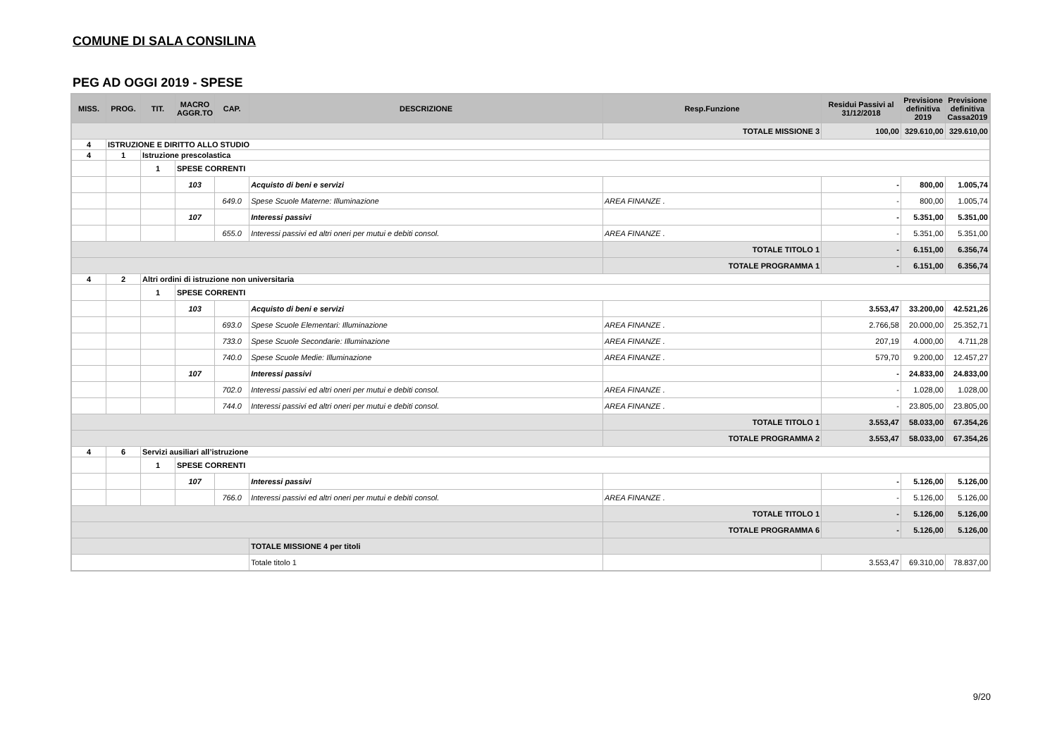COMUNE DI SALA CONSILINA
PEG AD OGGI 2019 - SPESE
| MISS. | PROG. | TIT. | MACRO AGGR.TO | CAP. | DESCRIZIONE | Resp.Funzione | Residui Passivi al 31/12/2018 | Previsione definitiva 2019 | Previsione definitiva Cassa2019 |
| --- | --- | --- | --- | --- | --- | --- | --- | --- | --- |
| | | | | | | TOTALE MISSIONE 3 | 100,00 | 329.610,00 | 329.610,00 |
| 4 | ISTRUZIONE E DIRITTO ALLO STUDIO | | | | | | | | |
| 4 | 1 | Istruzione prescolastica | | | | | | | |
| | | 1 | SPESE CORRENTI | | | | | | |
| | | | 103 | | Acquisto di beni e servizi | | - | 800,00 | 1.005,74 |
| | | | | 649.0 | Spese Scuole Materne: Illuminazione | AREA FINANZE . | - | 800,00 | 1.005,74 |
| | | | 107 | | Interessi passivi | | - | 5.351,00 | 5.351,00 |
| | | | | 655.0 | Interessi passivi ed altri oneri per mutui e debiti consol. | AREA FINANZE . | - | 5.351,00 | 5.351,00 |
| | | | | | | TOTALE TITOLO 1 | - | 6.151,00 | 6.356,74 |
| | | | | | | TOTALE PROGRAMMA 1 | - | 6.151,00 | 6.356,74 |
| 4 | 2 | Altri ordini di istruzione non universitaria | | | | | | | |
| | | 1 | SPESE CORRENTI | | | | | | |
| | | | 103 | | Acquisto di beni e servizi | | 3.553,47 | 33.200,00 | 42.521,26 |
| | | | | 693.0 | Spese Scuole Elementari: Illuminazione | AREA FINANZE . | 2.766,58 | 20.000,00 | 25.352,71 |
| | | | | 733.0 | Spese Scuole Secondarie: Illuminazione | AREA FINANZE . | 207,19 | 4.000,00 | 4.711,28 |
| | | | | 740.0 | Spese Scuole Medie: Illuminazione | AREA FINANZE . | 579,70 | 9.200,00 | 12.457,27 |
| | | | 107 | | Interessi passivi | | - | 24.833,00 | 24.833,00 |
| | | | | 702.0 | Interessi passivi ed altri oneri per mutui e debiti consol. | AREA FINANZE . | - | 1.028,00 | 1.028,00 |
| | | | | 744.0 | Interessi passivi ed altri oneri per mutui e debiti consol. | AREA FINANZE . | - | 23.805,00 | 23.805,00 |
| | | | | | | TOTALE TITOLO 1 | 3.553,47 | 58.033,00 | 67.354,26 |
| | | | | | | TOTALE PROGRAMMA 2 | 3.553,47 | 58.033,00 | 67.354,26 |
| 4 | 6 | Servizi ausiliari all’istruzione | | | | | | | |
| | | 1 | SPESE CORRENTI | | | | | | |
| | | | 107 | | Interessi passivi | | - | 5.126,00 | 5.126,00 |
| | | | | 766.0 | Interessi passivi ed altri oneri per mutui e debiti consol. | AREA FINANZE . | - | 5.126,00 | 5.126,00 |
| | | | | | | TOTALE TITOLO 1 | - | 5.126,00 | 5.126,00 |
| | | | | | | TOTALE PROGRAMMA 6 | - | 5.126,00 | 5.126,00 |
| | | | | | TOTALE MISSIONE 4 per titoli | | | | |
| | | | | | Totale titolo 1 | | 3.553,47 | 69.310,00 | 78.837,00 |
9/20